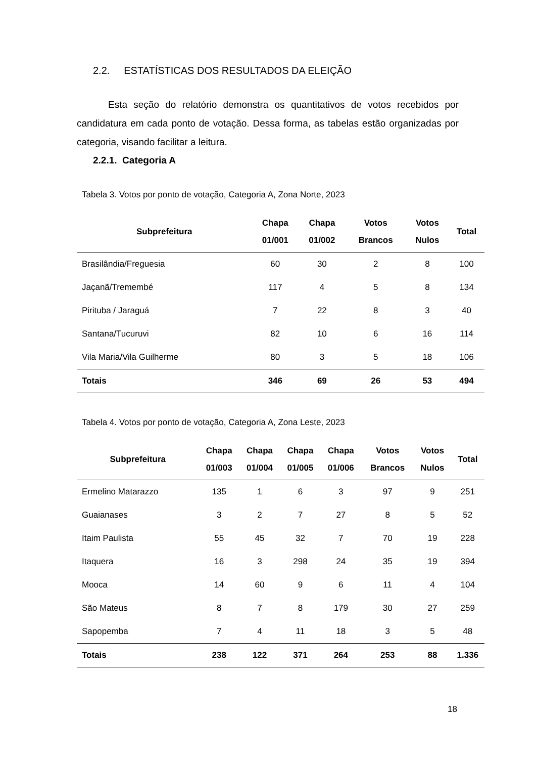2.2. ESTATÍSTICAS DOS RESULTADOS DA ELEIÇÃO
Esta seção do relatório demonstra os quantitativos de votos recebidos por candidatura em cada ponto de votação. Dessa forma, as tabelas estão organizadas por categoria, visando facilitar a leitura.
2.2.1. Categoria A
Tabela 3. Votos por ponto de votação, Categoria A, Zona Norte, 2023
| Subprefeitura | Chapa 01/001 | Chapa 01/002 | Votos Brancos | Votos Nulos | Total |
| --- | --- | --- | --- | --- | --- |
| Brasilândia/Freguesia | 60 | 30 | 2 | 8 | 100 |
| Jaçanã/Tremembé | 117 | 4 | 5 | 8 | 134 |
| Pirituba / Jaraguá | 7 | 22 | 8 | 3 | 40 |
| Santana/Tucuruvi | 82 | 10 | 6 | 16 | 114 |
| Vila Maria/Vila Guilherme | 80 | 3 | 5 | 18 | 106 |
| Totais | 346 | 69 | 26 | 53 | 494 |
Tabela 4. Votos por ponto de votação, Categoria A, Zona Leste, 2023
| Subprefeitura | Chapa 01/003 | Chapa 01/004 | Chapa 01/005 | Chapa 01/006 | Votos Brancos | Votos Nulos | Total |
| --- | --- | --- | --- | --- | --- | --- | --- |
| Ermelino Matarazzo | 135 | 1 | 6 | 3 | 97 | 9 | 251 |
| Guaianases | 3 | 2 | 7 | 27 | 8 | 5 | 52 |
| Itaim Paulista | 55 | 45 | 32 | 7 | 70 | 19 | 228 |
| Itaquera | 16 | 3 | 298 | 24 | 35 | 19 | 394 |
| Mooca | 14 | 60 | 9 | 6 | 11 | 4 | 104 |
| São Mateus | 8 | 7 | 8 | 179 | 30 | 27 | 259 |
| Sapopemba | 7 | 4 | 11 | 18 | 3 | 5 | 48 |
| Totais | 238 | 122 | 371 | 264 | 253 | 88 | 1.336 |
18